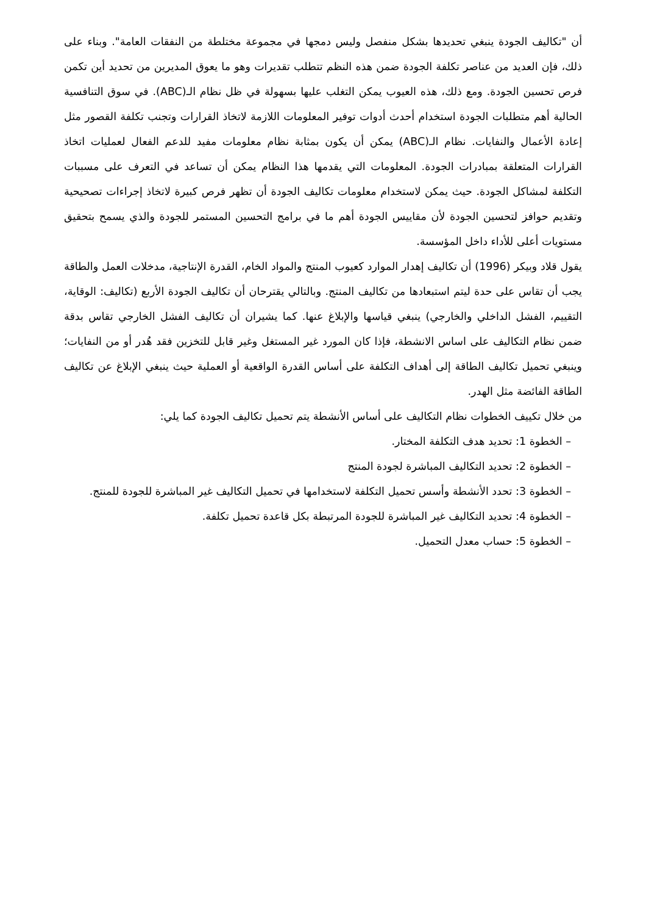أن "تكاليف الجودة ينبغي تحديدها بشكل منفصل وليس دمجها في مجموعة مختلطة من النفقات العامة". وبناء على ذلك، فإن العديد من عناصر تكلفة الجودة ضمن هذه النظم تتطلب تقديرات وهو ما يعوق المديرين من تحديد أين تكمن فرص تحسين الجودة. ومع ذلك، هذه العيوب يمكن التغلب عليها بسهولة في ظل نظام الـ(ABC). في سوق التنافسية الحالية أهم متطلبات الجودة استخدام أحدث أدوات توفير المعلومات اللازمة لاتخاذ القرارات وتجنب تكلفة القصور مثل إعادة الأعمال والنفايات. نظام الـ(ABC) يمكن أن يكون بمثابة نظام معلومات مفيد للدعم الفعال لعمليات اتخاذ القرارات المتعلقة بمبادرات الجودة. المعلومات التي يقدمها هذا النظام يمكن أن تساعد في التعرف على مسببات التكلفة لمشاكل الجودة. حيث يمكن لاستخدام معلومات تكاليف الجودة أن تظهر فرص كبيرة لاتخاذ إجراءات تصحيحية وتقديم حوافز لتحسين الجودة لأن مقاييس الجودة أهم ما في برامج التحسين المستمر للجودة والذي يسمح بتحقيق مستويات أعلى للأداء داخل المؤسسة.
يقول قلاد وبيكر (1996) أن تكاليف إهدار الموارد كعيوب المنتج والمواد الخام، القدرة الإنتاجية، مدخلات العمل والطاقة يجب أن تقاس على حدة ليتم استبعادها من تكاليف المنتج. وبالتالي يقترحان أن تكاليف الجودة الأربع (تكاليف: الوقاية، التقييم، الفشل الداخلي والخارجي) ينبغي قياسها والإبلاغ عنها. كما يشيران أن تكاليف الفشل الخارجي تقاس بدقة ضمن نظام التكاليف على اساس الانشطة، فإذا كان المورد غير المستغل وغير قابل للتخزين فقد هُدر أو من النفايات؛ وينبغي تحميل تكاليف الطاقة إلى أهداف التكلفة على أساس القدرة الواقعية أو العملية حيث ينبغي الإبلاغ عن تكاليف الطاقة الفائضة مثل الهدر.
من خلال تكييف الخطوات نظام التكاليف على أساس الأنشطة يتم تحميل تكاليف الجودة كما يلي:
– الخطوة 1: تحديد هدف التكلفة المختار.
– الخطوة 2: تحديد التكاليف المباشرة لجودة المنتج
– الخطوة 3: تحدد الأنشطة وأسس تحميل التكلفة لاستخدامها في تحميل التكاليف غير المباشرة للجودة للمنتج.
– الخطوة 4: تحديد التكاليف غير المباشرة للجودة المرتبطة بكل قاعدة تحميل تكلفة.
– الخطوة 5: حساب معدل التحميل.